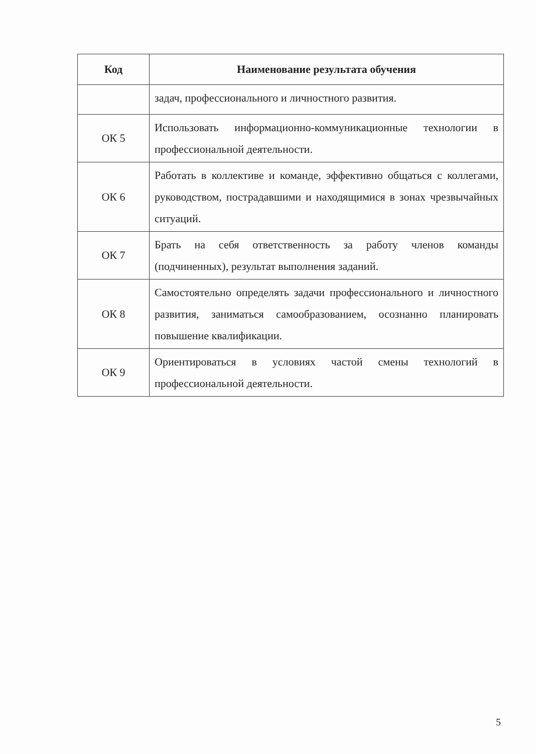| Код | Наименование результата обучения |
| --- | --- |
| | задач, профессионального и личностного развития. |
| ОК 5 | Использовать информационно-коммуникационные технологии в профессиональной деятельности. |
| ОК 6 | Работать в коллективе и команде, эффективно общаться с коллегами, руководством, пострадавшими и находящимися в зонах чрезвычайных ситуаций. |
| ОК 7 | Брать на себя ответственность за работу членов команды (подчиненных), результат выполнения заданий. |
| ОК 8 | Самостоятельно определять задачи профессионального и личностного развития, заниматься самообразованием, осознанно планировать повышение квалификации. |
| ОК 9 | Ориентироваться в условиях частой смены технологий в профессиональной деятельности. |
5